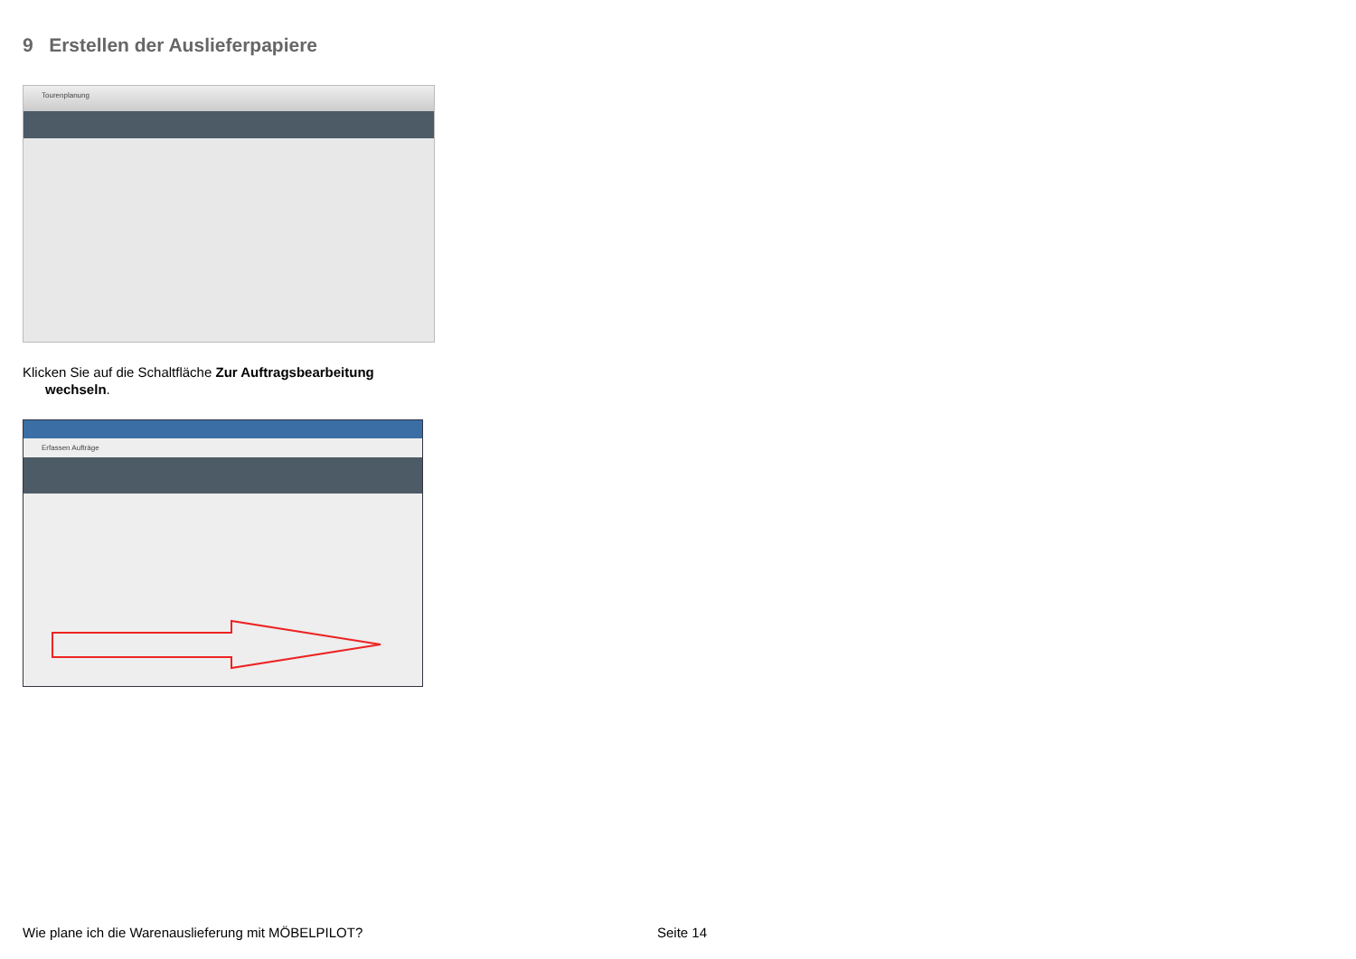9 Erstellen der Auslieferpapiere
Tourenplanung
Klicken Sie auf die Schaltfläche Zur Auftragsbearbeitung
wechseln.
Erfassen Aufträge
Wie plane ich die Warenauslieferung mit MÖBELPILOT?
Seite 14